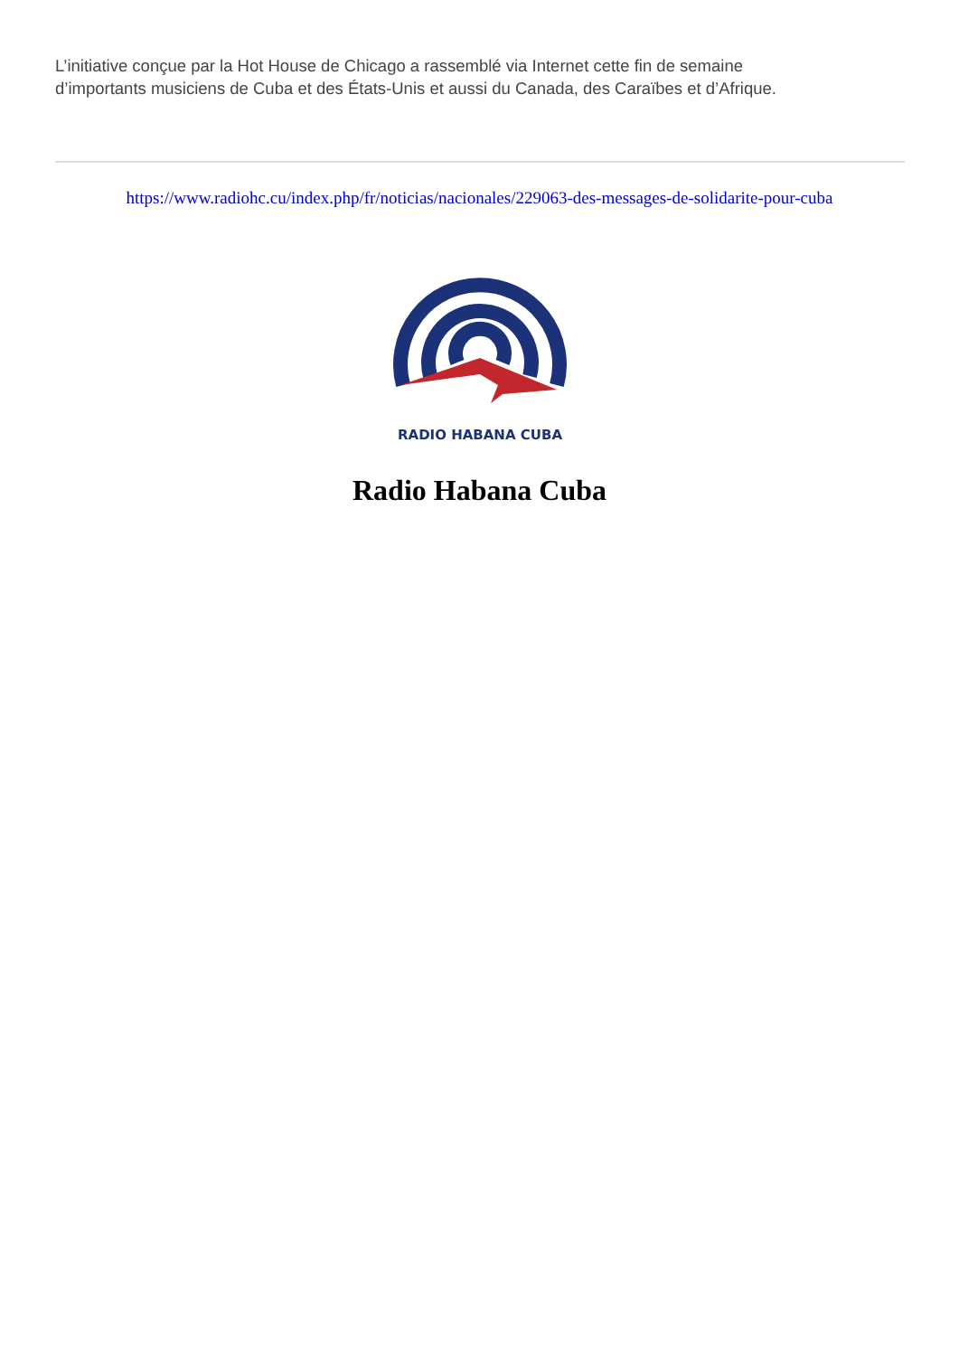L’initiative conçue par la Hot House de Chicago a rassemblé via Internet cette fin de semaine
d’importants musiciens de Cuba et des États-Unis et aussi du Canada, des Caraïbes et d’Afrique.
https://www.radiohc.cu/index.php/fr/noticias/nacionales/229063-des-messages-de-solidarite-pour-cuba
RADIO HABANA CUBA
Radio Habana Cuba